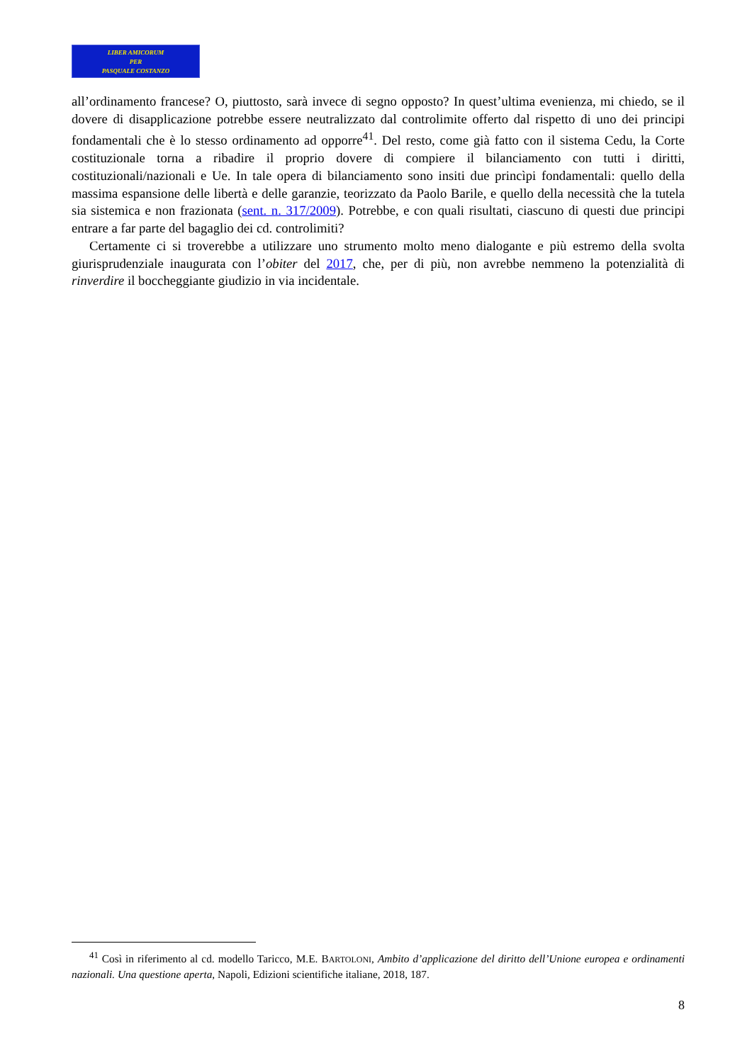LIBER AMICORUM
PER
PASQUALE COSTANZO
all’ordinamento francese? O, piuttosto, sarà invece di segno opposto? In quest’ultima evenienza, mi chiedo, se il dovere di disapplicazione potrebbe essere neutralizzato dal controlimite offerto dal rispetto di uno dei principi fondamentali che è lo stesso ordinamento ad opporre<sup>41</sup>. Del resto, come già fatto con il sistema Cedu, la Corte costituzionale torna a ribadire il proprio dovere di compiere il bilanciamento con tutti i diritti, costituzionali/nazionali e Ue. In tale opera di bilanciamento sono insiti due princìpi fondamentali: quello della massima espansione delle libertà e delle garanzie, teorizzato da Paolo Barile, e quello della necessità che la tutela sia sistemica e non frazionata (sent. n. 317/2009). Potrebbe, e con quali risultati, ciascuno di questi due principi entrare a far parte del bagaglio dei cd. controlimiti?
Certamente ci si troverebbe a utilizzare uno strumento molto meno dialogante e più estremo della svolta giurisprudenziale inaugurata con l’obiter del 2017, che, per di più, non avrebbe nemmeno la potenzialità di rinverdire il boccheggiante giudizio in via incidentale.
<sup>41</sup> Così in riferimento al cd. modello Taricco, M.E. BARTOLONI, Ambito d’applicazione del diritto dell’Unione europea e ordinamenti nazionali. Una questione aperta, Napoli, Edizioni scientifiche italiane, 2018, 187.
8